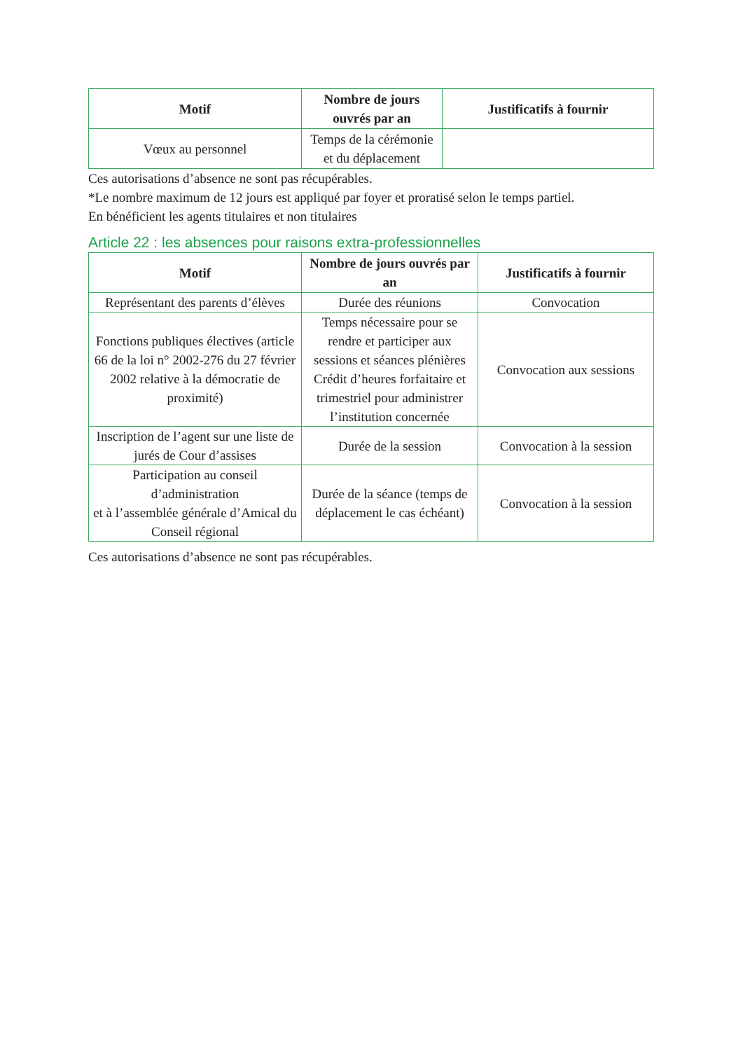| Motif | Nombre de jours ouvrés par an | Justificatifs à fournir |
| --- | --- | --- |
| Vœux au personnel | Temps de la cérémonie et du déplacement | |
Ces autorisations d’absence ne sont pas récupérables.
*Le nombre maximum de 12 jours est appliqué par foyer et proratisé selon le temps partiel.
En bénéficient les agents titulaires et non titulaires
Article 22 : les absences pour raisons extra-professionnelles
| Motif | Nombre de jours ouvrés par an | Justificatifs à fournir |
| --- | --- | --- |
| Représentant des parents d’élèves | Durée des réunions | Convocation |
| Fonctions publiques électives (article 66 de la loi n° 2002-276 du 27 février 2002 relative à la démocratie de proximité) | Temps nécessaire pour se rendre et participer aux sessions et séances plénières Crédit d’heures forfaitaire et trimestriel pour administrer l’institution concernée | Convocation aux sessions |
| Inscription de l’agent sur une liste de jurés de Cour d’assises | Durée de la session | Convocation à la session |
| Participation au conseil d’administration et à l’assemblée générale d’Amical du Conseil régional | Durée de la séance (temps de déplacement le cas échéant) | Convocation à la session |
Ces autorisations d’absence ne sont pas récupérables.